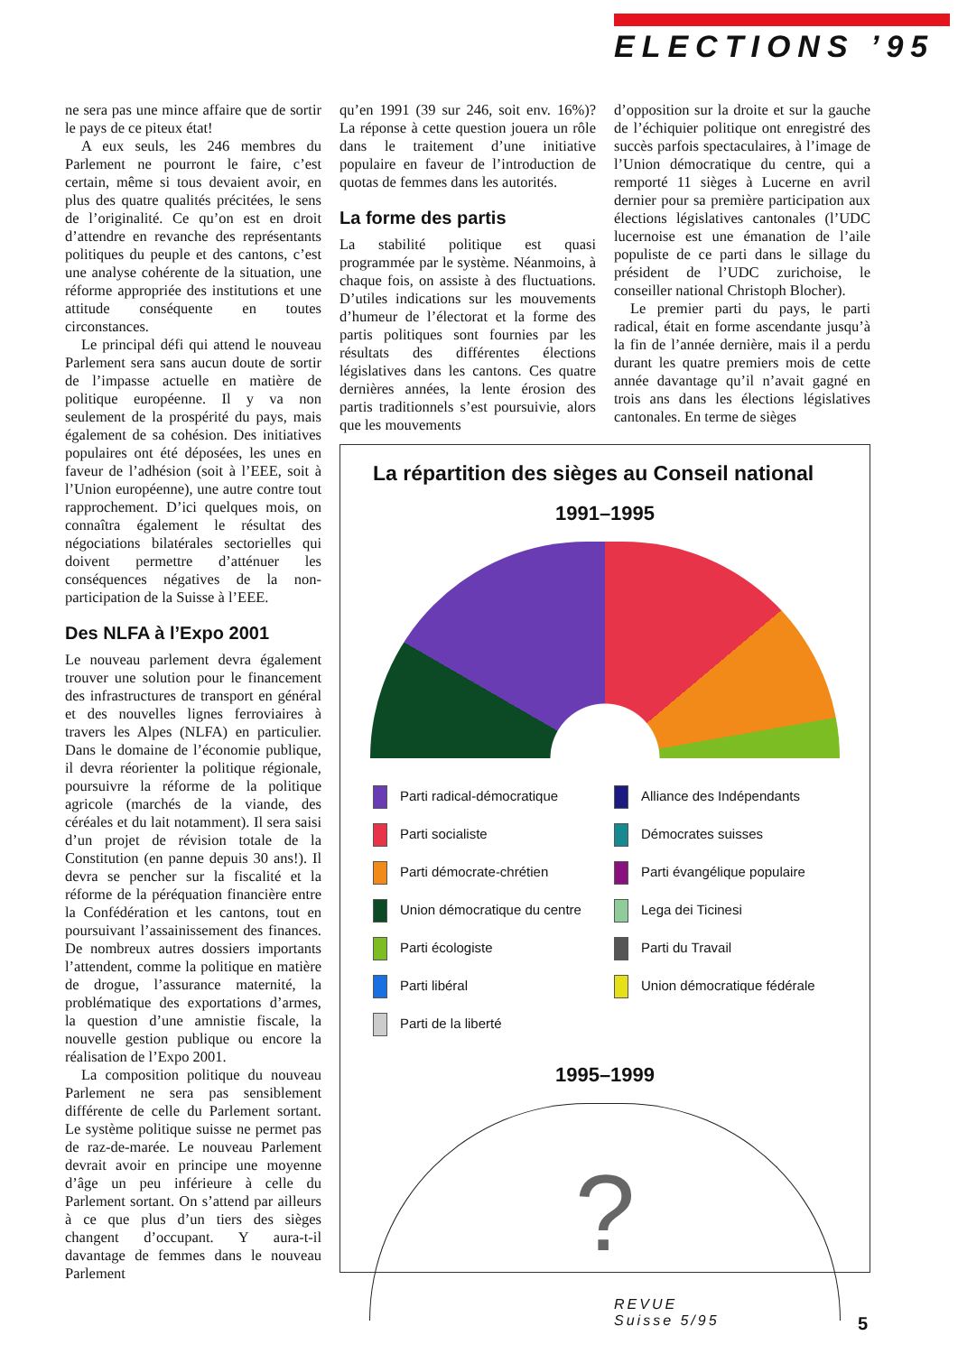ELECTIONS ’95
ne sera pas une mince affaire que de sortir le pays de ce piteux état!
A eux seuls, les 246 membres du Parlement ne pourront le faire, c’est certain, même si tous devaient avoir, en plus des quatre qualités précitées, le sens de l’originalité. Ce qu’on est en droit d’attendre en revanche des représentants politiques du peuple et des cantons, c’est une analyse cohérente de la situation, une réforme appropriée des institutions et une attitude conséquente en toutes circonstances.
Le principal défi qui attend le nouveau Parlement sera sans aucun doute de sortir de l’impasse actuelle en matière de politique européenne. Il y va non seulement de la prospérité du pays, mais également de sa cohésion. Des initiatives populaires ont été déposées, les unes en faveur de l’adhésion (soit à l’EEE, soit à l’Union européenne), une autre contre tout rapprochement. D’ici quelques mois, on connaîtra également le résultat des négociations bilatérales sectorielles qui doivent permettre d’atténuer les conséquences négatives de la non-participation de la Suisse à l’EEE.
Des NLFA à l’Expo 2001
Le nouveau parlement devra également trouver une solution pour le financement des infrastructures de transport en général et des nouvelles lignes ferroviaires à travers les Alpes (NLFA) en particulier. Dans le domaine de l’économie publique, il devra réorienter la politique régionale, poursuivre la réforme de la politique agricole (marchés de la viande, des céréales et du lait notamment). Il sera saisi d’un projet de révision totale de la Constitution (en panne depuis 30 ans!). Il devra se pencher sur la fiscalité et la réforme de la péréquation financière entre la Confédération et les cantons, tout en poursuivant l’assainissement des finances. De nombreux autres dossiers importants l’attendent, comme la politique en matière de drogue, l’assurance maternité, la problématique des exportations d’armes, la question d’une amnistie fiscale, la nouvelle gestion publique ou encore la réalisation de l’Expo 2001.
La composition politique du nouveau Parlement ne sera pas sensiblement différente de celle du Parlement sortant. Le système politique suisse ne permet pas de raz-de-marée. Le nouveau Parlement devrait avoir en principe une moyenne d’âge un peu inférieure à celle du Parlement sortant. On s’attend par ailleurs à ce que plus d’un tiers des sièges changent d’occupant. Y aura-t-il davantage de femmes dans le nouveau Parlement
qu’en 1991 (39 sur 246, soit env. 16%)? La réponse à cette question jouera un rôle dans le traitement d’une initiative populaire en faveur de l’introduction de quotas de femmes dans les autorités.
La forme des partis
La stabilité politique est quasi programmée par le système. Néanmoins, à chaque fois, on assiste à des fluctuations. D’utiles indications sur les mouvements d’humeur de l’électorat et la forme des partis politiques sont fournies par les résultats des différentes élections législatives dans les cantons. Ces quatre dernières années, la lente érosion des partis traditionnels s’est poursuivie, alors que les mouvements
d’opposition sur la droite et sur la gauche de l’échiquier politique ont enregistré des succès parfois spectaculaires, à l’image de l’Union démocratique du centre, qui a remporté 11 sièges à Lucerne en avril dernier pour sa première participation aux élections législatives cantonales (l’UDC lucernoise est une émanation de l’aile populiste de ce parti dans le sillage du président de l’UDC zurichoise, le conseiller national Christoph Blocher).
Le premier parti du pays, le parti radical, était en forme ascendante jusqu’à la fin de l’année dernière, mais il a perdu durant les quatre premiers mois de cette année davantage qu’il n’avait gagné en trois ans dans les élections législatives cantonales. En terme de sièges
La répartition des sièges au Conseil national
1991–1995
Parti radical-démocratique
Alliance des Indépendants
Parti socialiste
Démocrates suisses
Parti démocrate-chrétien
Parti évangélique populaire
Union démocratique du centre
Lega dei Ticinesi
Parti écologiste
Parti du Travail
Parti libéral
Union démocratique fédérale
Parti de la liberté
1995–1999
?
REVUE
Suisse 5/95
5